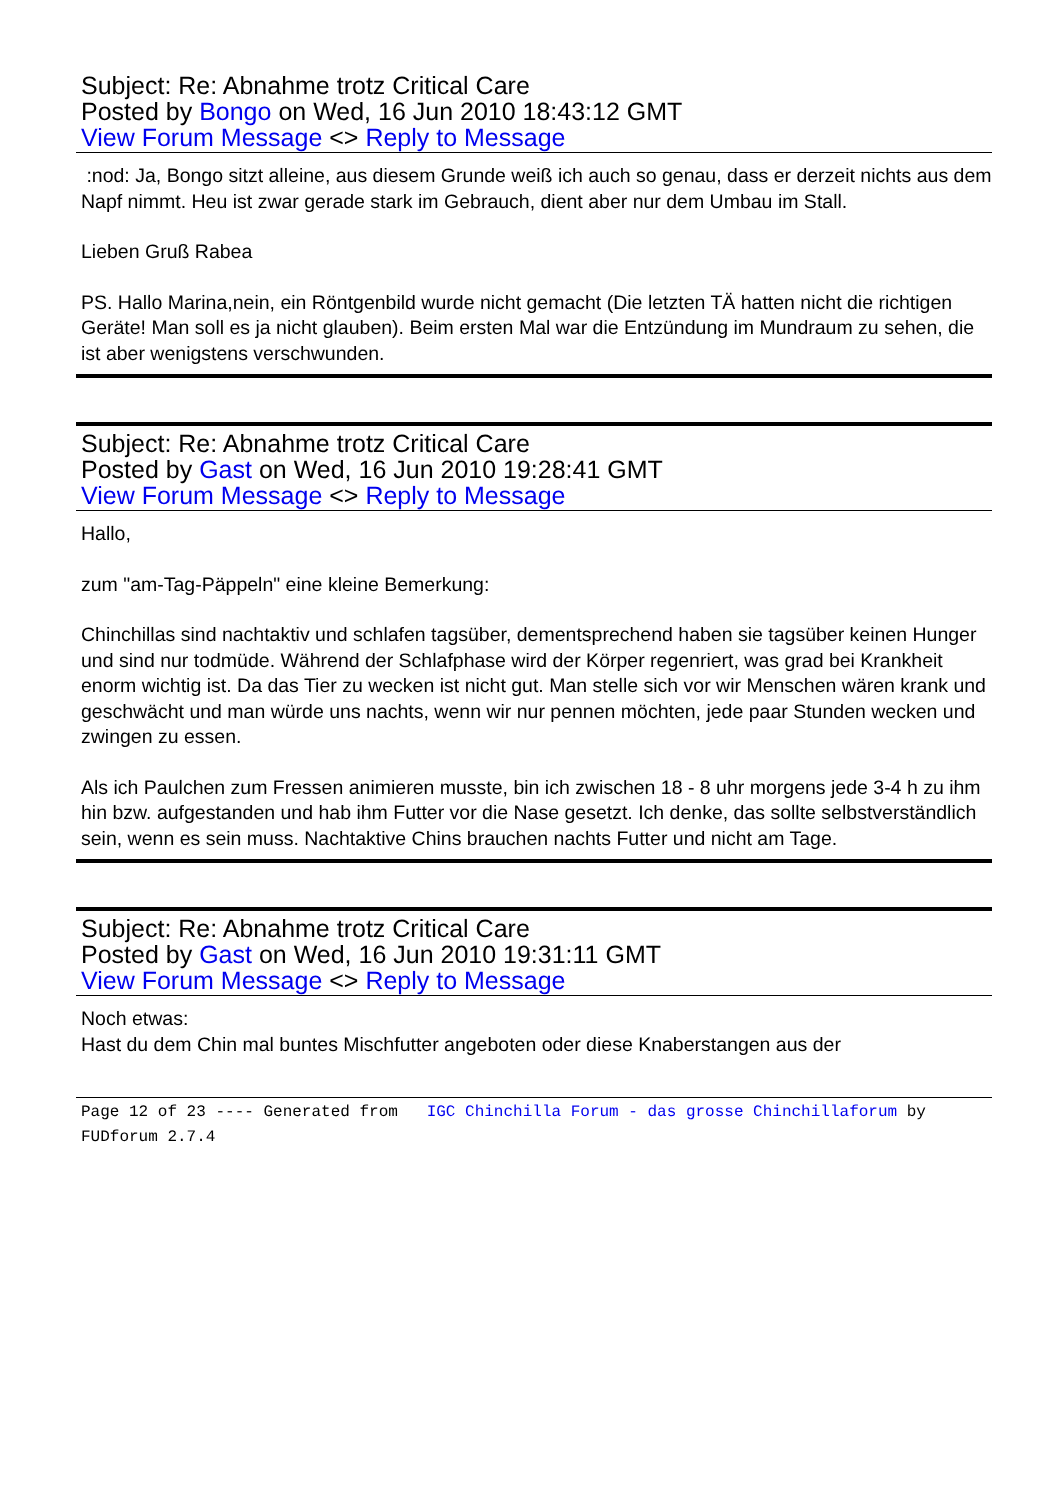Subject: Re: Abnahme trotz Critical Care
Posted by Bongo on Wed, 16 Jun 2010 18:43:12 GMT
View Forum Message <> Reply to Message
:nod: Ja, Bongo sitzt alleine, aus diesem Grunde weiß ich auch so genau, dass er derzeit nichts aus dem Napf nimmt. Heu ist zwar gerade stark im Gebrauch, dient aber nur dem Umbau im Stall.
Lieben Gruß Rabea
PS. Hallo Marina,nein, ein Röntgenbild wurde nicht gemacht (Die letzten TÄ hatten nicht die richtigen Geräte! Man soll es ja nicht glauben). Beim ersten Mal war die Entzündung im Mundraum zu sehen, die ist aber wenigstens verschwunden.
Subject: Re: Abnahme trotz Critical Care
Posted by Gast on Wed, 16 Jun 2010 19:28:41 GMT
View Forum Message <> Reply to Message
Hallo,
zum "am-Tag-Päppeln" eine kleine Bemerkung:
Chinchillas sind nachtaktiv und schlafen tagsüber, dementsprechend haben sie tagsüber keinen Hunger und sind nur todmüde. Während der Schlafphase wird der Körper regenriert, was grad bei Krankheit enorm wichtig ist. Da das Tier zu wecken ist nicht gut. Man stelle sich vor wir Menschen wären krank und geschwächt und man würde uns nachts, wenn wir nur pennen möchten, jede paar Stunden wecken und zwingen zu essen.
Als ich Paulchen zum Fressen animieren musste, bin ich zwischen 18 - 8 uhr morgens jede 3-4 h zu ihm hin bzw. aufgestanden und hab ihm Futter vor die Nase gesetzt. Ich denke, das sollte selbstverständlich sein, wenn es sein muss. Nachtaktive Chins brauchen nachts Futter und nicht am Tage.
Subject: Re: Abnahme trotz Critical Care
Posted by Gast on Wed, 16 Jun 2010 19:31:11 GMT
View Forum Message <> Reply to Message
Noch etwas:
Hast du dem Chin mal buntes Mischfutter angeboten oder diese Knaberstangen aus der
Page 12 of 23 ---- Generated from IGC Chinchilla Forum - das grosse Chinchillaforum by FUDforum 2.7.4